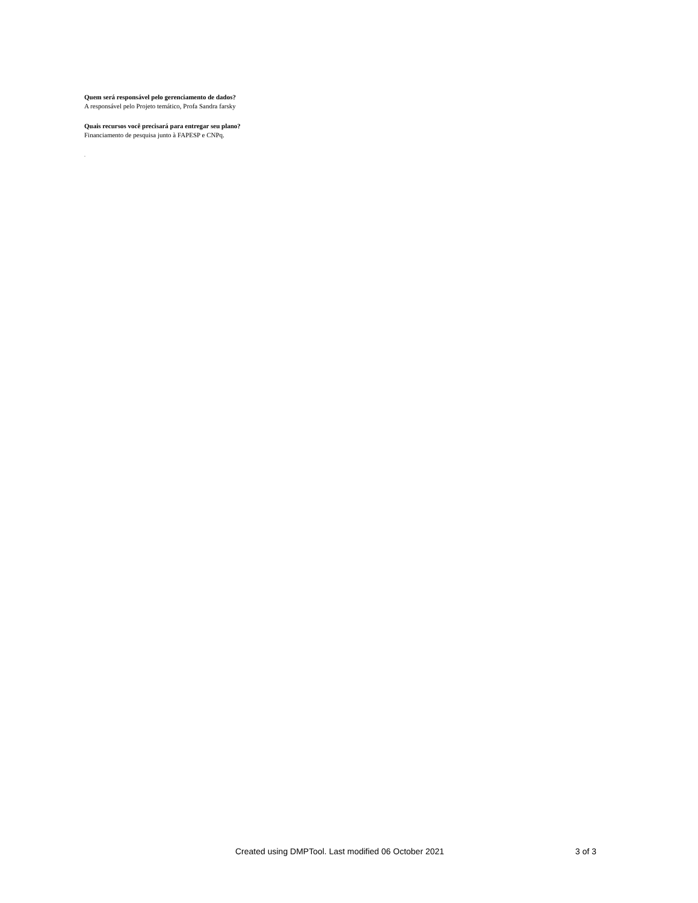Quem será responsável pelo gerenciamento de dados?
A responsável pelo Projeto temático, Profa Sandra farsky
Quais recursos você precisará para entregar seu plano?
Financiamento de pesquisa junto à FAPESP e CNPq.
.
Created using DMPTool. Last modified 06 October 2021 3 of 3